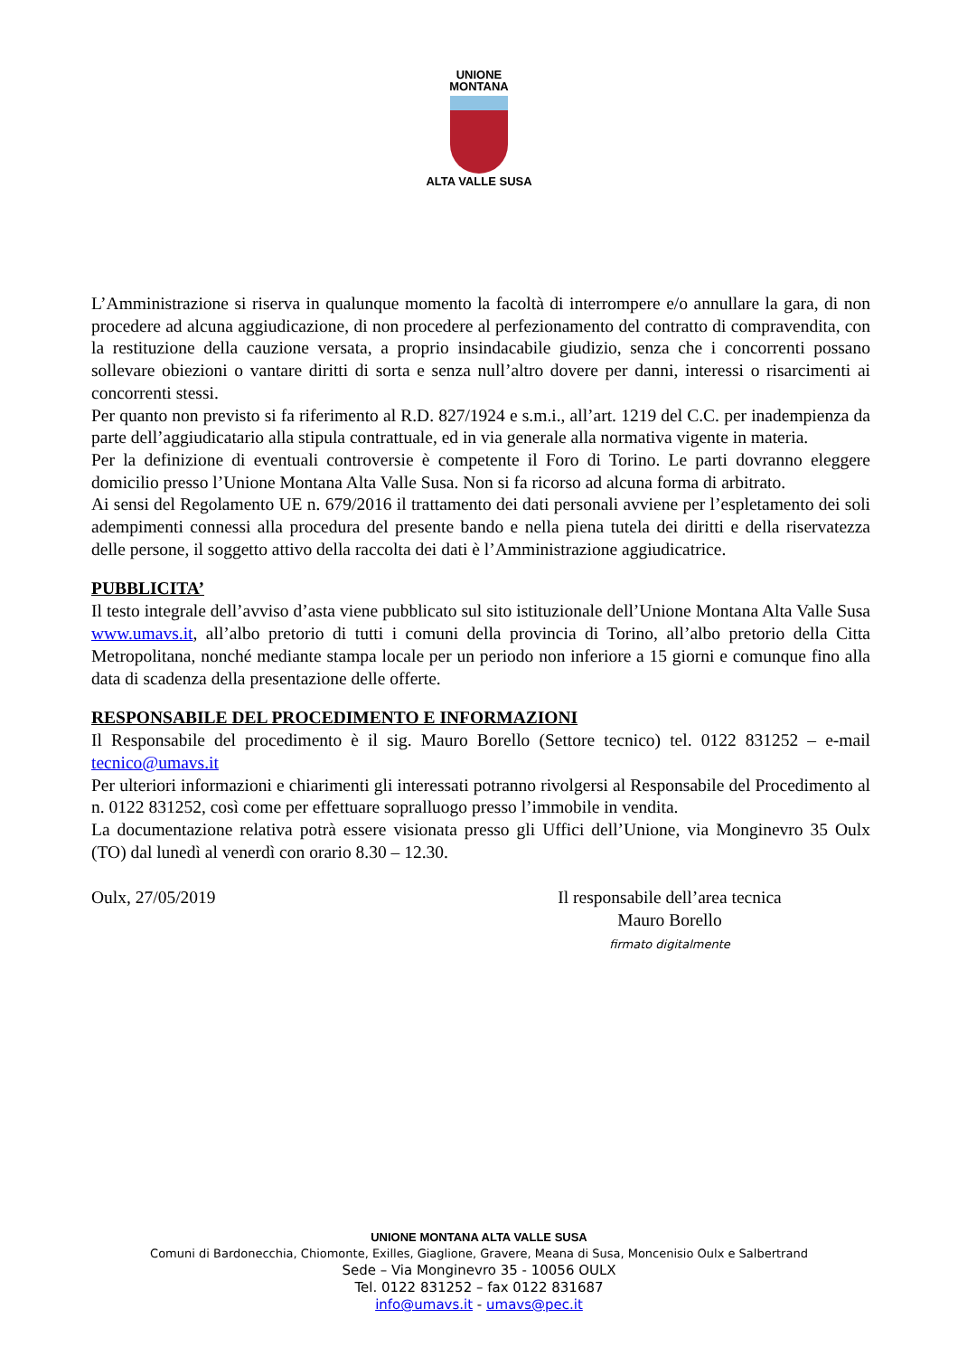UNIONE
MONTANA
ALTA VALLE SUSA
L’Amministrazione si riserva in qualunque momento la facoltà di interrompere e/o annullare la gara, di non procedere ad alcuna aggiudicazione, di non procedere al perfezionamento del contratto di compravendita, con la restituzione della cauzione versata, a proprio insindacabile giudizio, senza che i concorrenti possano sollevare obiezioni o vantare diritti di sorta e senza null’altro dovere per danni, interessi o risarcimenti ai concorrenti stessi.
Per quanto non previsto si fa riferimento al R.D. 827/1924 e s.m.i., all’art. 1219 del C.C. per inadempienza da parte dell’aggiudicatario alla stipula contrattuale, ed in via generale alla normativa vigente in materia.
Per la definizione di eventuali controversie è competente il Foro di Torino. Le parti dovranno eleggere domicilio presso l’Unione Montana Alta Valle Susa. Non si fa ricorso ad alcuna forma di arbitrato.
Ai sensi del Regolamento UE n. 679/2016 il trattamento dei dati personali avviene per l’espletamento dei soli adempimenti connessi alla procedura del presente bando e nella piena tutela dei diritti e della riservatezza delle persone, il soggetto attivo della raccolta dei dati è l’Amministrazione aggiudicatrice.
PUBBLICITA’
Il testo integrale dell’avviso d’asta viene pubblicato sul sito istituzionale dell’Unione Montana Alta Valle Susa www.umavs.it, all’albo pretorio di tutti i comuni della provincia di Torino, all’albo pretorio della Citta Metropolitana, nonché mediante stampa locale per un periodo non inferiore a 15 giorni e comunque fino alla data di scadenza della presentazione delle offerte.
RESPONSABILE DEL PROCEDIMENTO E INFORMAZIONI
Il Responsabile del procedimento è il sig. Mauro Borello (Settore tecnico) tel. 0122 831252 – e-mail tecnico@umavs.it
Per ulteriori informazioni e chiarimenti gli interessati potranno rivolgersi al Responsabile del Procedimento al n. 0122 831252, così come per effettuare sopralluogo presso l’immobile in vendita.
La documentazione relativa potrà essere visionata presso gli Uffici dell’Unione, via Monginevro 35 Oulx (TO) dal lunedì al venerdì con orario 8.30 – 12.30.
Oulx, 27/05/2019 Il responsabile dell’area tecnica
Mauro Borello
firmato digitalmente
UNIONE MONTANA ALTA VALLE SUSA
Comuni di Bardonecchia, Chiomonte, Exilles, Giaglione, Gravere, Meana di Susa, Moncenisio Oulx e Salbertrand
Sede – Via Monginevro 35 - 10056 OULX
Tel. 0122 831252 – fax 0122 831687
info@umavs.it - umavs@pec.it